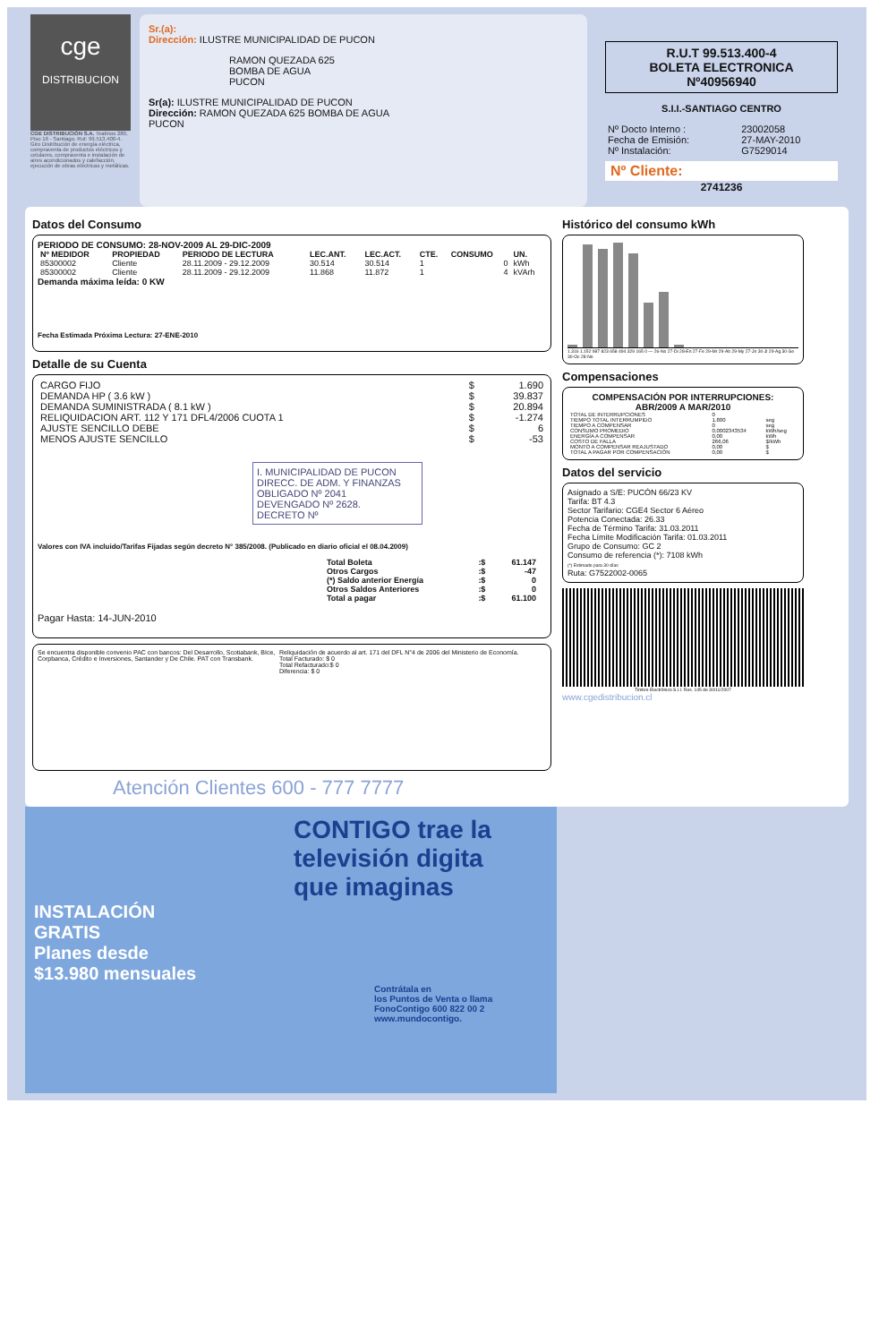cge
DISTRIBUCION
CGE DISTRIBUCIÓN S.A. Teatinos 280, Piso 16 - Santiago. Rut: 99.513.400-4. Giro Distribución de energía eléctrica, compraventa de productos eléctricos y celulares, compraventa e instalación de aires acondicionados y calefacción, ejecución de obras eléctricas y metálicas.
Sr.(a):
Dirección: ILUSTRE MUNICIPALIDAD DE PUCON
RAMON QUEZADA 625
BOMBA DE AGUA
PUCON
Sr(a): ILUSTRE MUNICIPALIDAD DE PUCON
Dirección: RAMON QUEZADA 625 BOMBA DE AGUA
PUCON
R.U.T 99.513.400-4
BOLETA ELECTRONICA
Nº40956940
S.I.I.-SANTIAGO CENTRO
| Nº Docto Interno : | 23002058 |
| Fecha de Emisión: | 27-MAY-2010 |
| Nº Instalación: | G7529014 |
Nº Cliente:
2741236
Datos del Consumo
PERIODO DE CONSUMO: 28-NOV-2009 AL 29-DIC-2009
| Nº MEDIDOR | PROPIEDAD | PERIODO DE LECTURA | LEC.ANT. | LEC.ACT. | CTE. | CONSUMO | UN. |
| --- | --- | --- | --- | --- | --- | --- | --- |
| 85300002 | Cliente | 28.11.2009 - 29.12.2009 | 30.514 | 30.514 | 1 | 0 | kWh |
| 85300002 | Cliente | 28.11.2009 - 29.12.2009 | 11.868 | 11.872 | 1 | 4 | kVArh |
Demanda máxima leída: 0 KW
Fecha Estimada Próxima Lectura: 27-ENE-2010
Detalle de su Cuenta
| CARGO FIJO | $ | 1.690 |
| DEMANDA HP ( 3.6 kW ) | $ | 39.837 |
| DEMANDA SUMINISTRADA ( 8.1 kW ) | $ | 20.894 |
| RELIQUIDACION ART. 112 Y 171 DFL4/2006 CUOTA 1 | $ | -1.274 |
| AJUSTE SENCILLO DEBE | $ | 6 |
| MENOS AJUSTE SENCILLO | $ | -53 |
I. MUNICIPALIDAD DE PUCON
DIRECC. DE ADM. Y FINANZAS
OBLIGADO Nº 2041
DEVENGADO Nº 2628.
DECRETO Nº
Valores con IVA incluido/Tarifas Fijadas según decreto N° 385/2008. (Publicado en diario oficial el 08.04.2009)
| Total Boleta | :$ | 61.147 |
| Otros Cargos | :$ | -47 |
| (*) Saldo anterior Energía | :$ | 0 |
| Otros Saldos Anteriores | :$ | 0 |
| Total a pagar | :$ | 61.100 |
Pagar Hasta: 14-JUN-2010
Se encuentra disponible convenio PAC con bancos: Del Desarrollo, Scotiabank, BIce, Corpbanca, Crédito e Inversiones, Santander y De Chile. PAT con Transbank.
Reliquidación de acuerdo al art. 171 del DFL N°4 de 2006 del Ministerio de Economía.
Total Facturado: $ 0
Total Refacturado:$ 0
Diferencia: $ 0
Atención Clientes 600 - 777 7777
Histórico del consumo kWh
1.316 1.152 987 823 658 494 329 165 0 — 26-No 27-Di 28-En 27-Fe 29-Mr 29-Ab 29-My 27-Jn 30-Jl 29-Ag 30-Se 30-Oc 28-No
Compensaciones
COMPENSACIÓN POR INTERRUPCIONES:
ABR/2009 A MAR/2010
| TOTAL DE INTERRUPCIONES | 0 | |
| TIEMPO TOTAL INTERRUMPIDO | 1.800 | seg |
| TIEMPO A COMPENSAR | 0 | seg |
| CONSUMO PROMEDIO | 0,0002343534 | kWh/seg |
| ENERGÍA A COMPENSAR | 0,00 | kWh |
| COSTO DE FALLA | 266,06 | $/kWh |
| MONTO A COMPENSAR REAJUSTADO | 0,00 | $ |
| TOTAL A PAGAR POR COMPENSACIÓN | 0,00 | $ |
Datos del servicio
Asignado a S/E: PUCÓN 66/23 KV
Tarifa: BT 4.3
Sector Tarifario: CGE4 Sector 6 Aéreo
Potencia Conectada: 26.33
Fecha de Término Tarifa: 31.03.2011
Fecha Límite Modificación Tarifa: 01.03.2011
Grupo de Consumo: GC 2
Consumo de referencia (*): 7108 kWh
(*) Estimado para 30 días
Ruta: G7522002-0065
Timbre Electrónico S.I.I. Res. 145 de 30/11/2007
www.cgedistribucion.cl
CONTIGO trae la
televisión digita
que imaginas
INSTALACIÓN
GRATIS
Planes desde
$13.980 mensuales
Contrátala en
los Puntos de Venta o llama
FonoContigo 600 822 00 2
www.mundocontigo.